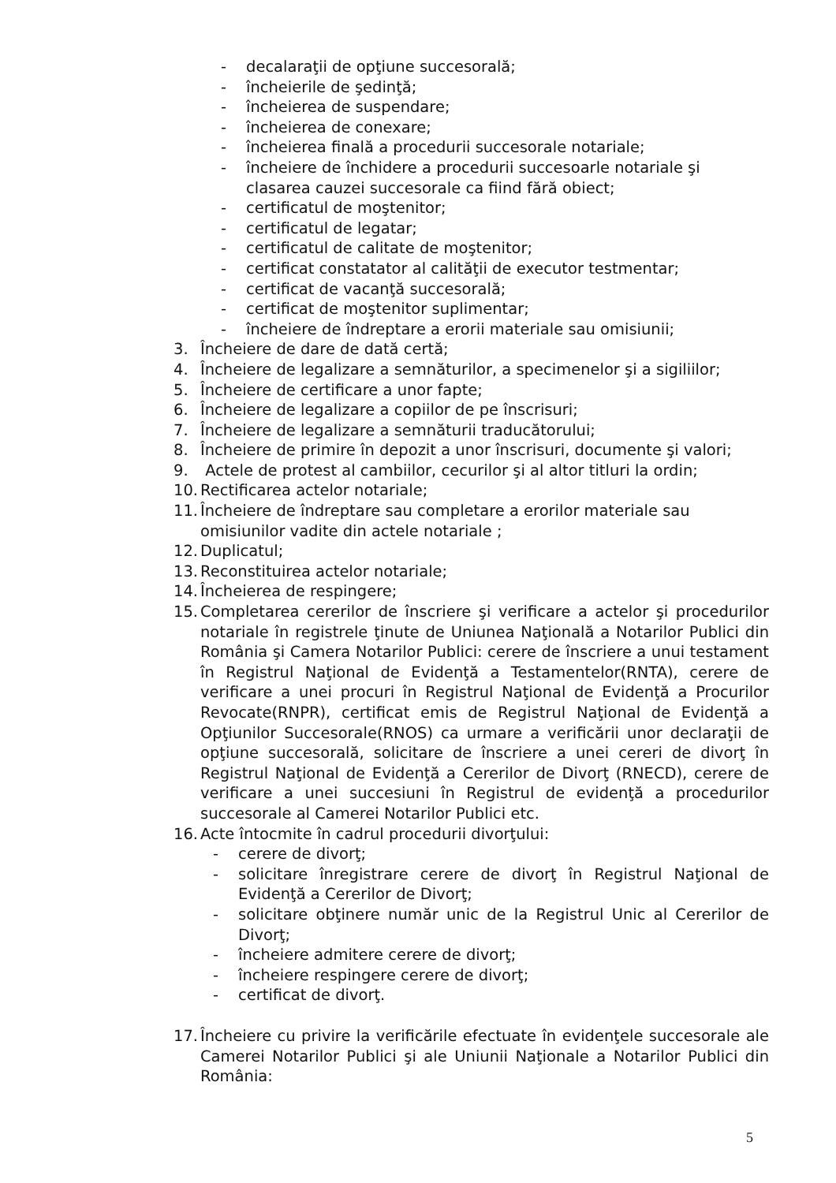- decalaraţii de opţiune succesorală;
- încheierile de şedinţă;
- încheierea de suspendare;
- încheierea de conexare;
- încheierea finală a procedurii succesorale notariale;
- încheiere de închidere a procedurii succesoarle notariale şi clasarea cauzei succesorale ca fiind fără obiect;
- certificatul de moştenitor;
- certificatul de legatar;
- certificatul de calitate de moştenitor;
- certificat constatator al calităţii de executor testmentar;
- certificat de vacanţă succesorală;
- certificat de moştenitor suplimentar;
- încheiere de îndreptare a erorii materiale sau omisiunii;
3. Încheiere de dare de dată certă;
4. Încheiere de legalizare a semnăturilor, a specimenelor şi a sigiliilor;
5. Încheiere de certificare a unor fapte;
6. Încheiere de legalizare a copiilor de pe înscrisuri;
7. Încheiere de legalizare a semnăturii traducătorului;
8. Încheiere de primire în depozit a unor înscrisuri, documente şi valori;
9. Actele de protest al cambiilor, cecurilor şi al altor titluri la ordin;
10. Rectificarea actelor notariale;
11. Încheiere de îndreptare sau completare a erorilor materiale sau omisiunilor vadite din actele notariale ;
12. Duplicatul;
13. Reconstituirea actelor notariale;
14. Încheierea de respingere;
15. Completarea cererilor de înscriere şi verificare a actelor şi procedurilor notariale în registrele ţinute de Uniunea Naţională a Notarilor Publici din România şi Camera Notarilor Publici: cerere de înscriere a unui testament în Registrul Naţional de Evidenţă a Testamentelor(RNTA), cerere de verificare a unei procuri în Registrul Naţional de Evidenţă a Procurilor Revocate(RNPR), certificat emis de Registrul Naţional de Evidenţă a Opţiunilor Succesorale(RNOS) ca urmare a verificării unor declaraţii de opţiune succesorală, solicitare de înscriere a unei cereri de divorţ în Registrul Naţional de Evidenţă a Cererilor de Divorţ (RNECD), cerere de verificare a unei succesiuni în Registrul de evidenţă a procedurilor succesorale al Camerei Notarilor Publici etc.
16. Acte întocmite în cadrul procedurii divorţului:
- cerere de divorţ;
- solicitare înregistrare cerere de divorţ în Registrul Naţional de Evidenţă a Cererilor de Divorţ;
- solicitare obţinere număr unic de la Registrul Unic al Cererilor de Divorţ;
- încheiere admitere cerere de divorţ;
- încheiere respingere cerere de divorţ;
- certificat de divorţ.
17. Încheiere cu privire la verificările efectuate în evidenţele succesorale ale Camerei Notarilor Publici şi ale Uniunii Naţionale a Notarilor Publici din România:
5